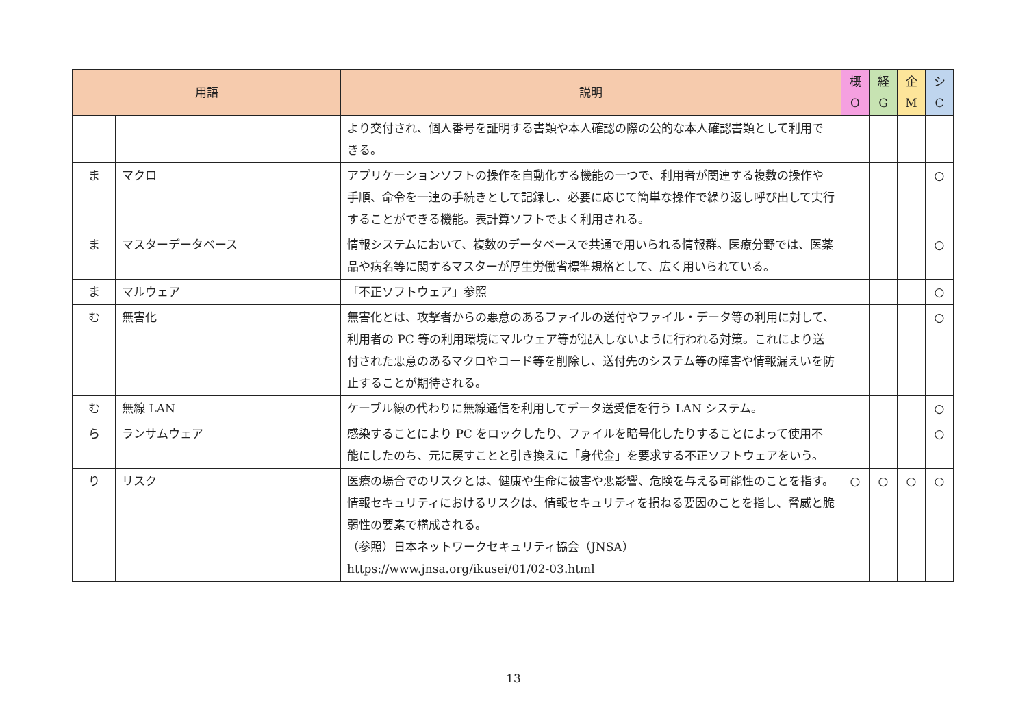| 用語 | | 説明 | 概 O | 経 G | 企 M | シ C |
| --- | --- | --- | --- | --- | --- | --- |
| | | より交付され、個人番号を証明する書類や本人確認の際の公的な本人確認書類として利用できる。 | | | | |
| ま | マクロ | アプリケーションソフトの操作を自動化する機能の一つで、利用者が関連する複数の操作や手順、命令を一連の手続きとして記録し、必要に応じて簡単な操作で繰り返し呼び出して実行することができる機能。表計算ソフトでよく利用される。 | | | | ○ |
| ま | マスターデータベース | 情報システムにおいて、複数のデータベースで共通で用いられる情報群。医療分野では、医薬品や病名等に関するマスターが厚生労働省標準規格として、広く用いられている。 | | | | ○ |
| ま | マルウェア | 「不正ソフトウェア」参照 | | | | ○ |
| む | 無害化 | 無害化とは、攻撃者からの悪意のあるファイルの送付やファイル・データ等の利用に対して、利用者の PC 等の利用環境にマルウェア等が混入しないように行われる対策。これにより送付された悪意のあるマクロやコード等を削除し、送付先のシステム等の障害や情報漏えいを防止することが期待される。 | | | | ○ |
| む | 無線 LAN | ケーブル線の代わりに無線通信を利用してデータ送受信を行う LAN システム。 | | | | ○ |
| ら | ランサムウェア | 感染することにより PC をロックしたり、ファイルを暗号化したりすることによって使用不能にしたのち、元に戻すことと引き換えに「身代金」を要求する不正ソフトウェアをいう。 | | | | ○ |
| り | リスク | 医療の場合でのリスクとは、健康や生命に被害や悪影響、危険を与える可能性のことを指す。 情報セキュリティにおけるリスクは、情報セキュリティを損ねる要因のことを指し、脅威と脆弱性の要素で構成される。 （参照）日本ネットワークセキュリティ協会（JNSA） https://www.jnsa.org/ikusei/01/02-03.html | ○ | ○ | ○ | ○ |
13